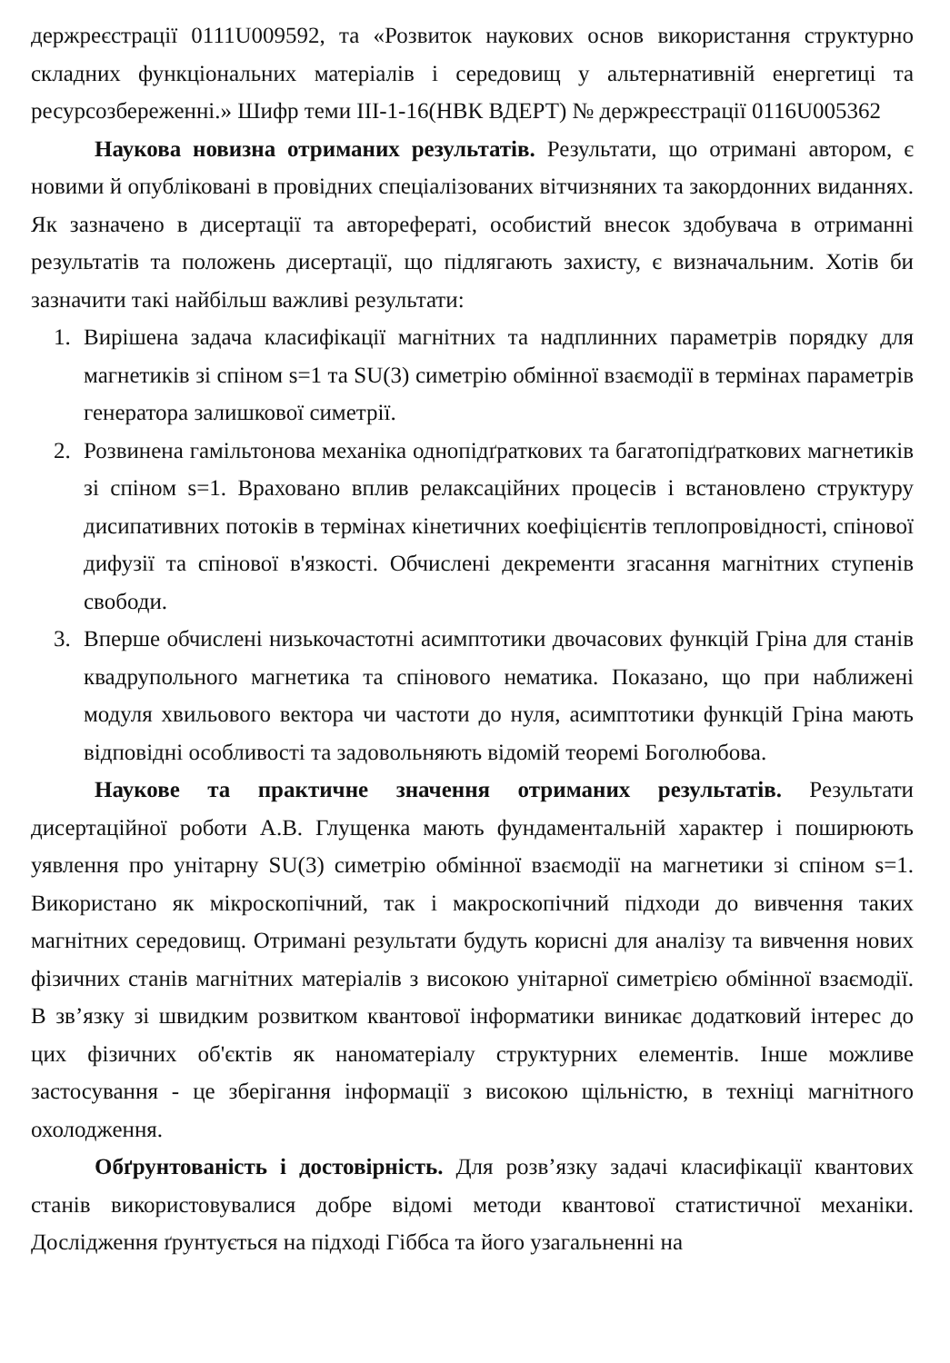держреєстрації 0111U009592, та «Розвиток наукових основ використання структурно складних функціональних матеріалів і середовищ у альтернативній енергетиці та ресурсозбереженні.» Шифр теми III-1-16(НВК ВДЕРТ) № держреєстрації 0116U005362
Наукова новизна отриманих результатів. Результати, що отримані автором, є новими й опубліковані в провідних спеціалізованих вітчизняних та закордонних виданнях. Як зазначено в дисертації та авторефераті, особистий внесок здобувача в отриманні результатів та положень дисертації, що підлягають захисту, є визначальним. Хотів би зазначити такі найбільш важливі результати:
1. Вирішена задача класифікації магнітних та надплинних параметрів порядку для магнетиків зі спіном s=1 та SU(3) симетрію обмінної взаємодії в термінах параметрів генератора залишкової симетрії.
2. Розвинена гамільтонова механіка однопідґраткових та багатопідґраткових магнетиків зі спіном s=1. Враховано вплив релаксаційних процесів і встановлено структуру дисипативних потоків в термінах кінетичних коефіцієнтів теплопровідності, спінової дифузії та спінової в'язкості. Обчислені декременти згасання магнітних ступенів свободи.
3. Вперше обчислені низькочастотні асимптотики двочасових функцій Гріна для станів квадрупольного магнетика та спінового нематика. Показано, що при наближені модуля хвильового вектора чи частоти до нуля, асимптотики функцій Гріна мають відповідні особливості та задовольняють відомій теоремі Боголюбова.
Наукове та практичне значення отриманих результатів. Результати дисертаційної роботи А.В. Глущенка мають фундаментальній характер і поширюють уявлення про унітарну SU(3) симетрію обмінної взаємодії на магнетики зі спіном s=1. Використано як мікроскопічний, так і макроскопічний підходи до вивчення таких магнітних середовищ. Отримані результати будуть корисні для аналізу та вивчення нових фізичних станів магнітних матеріалів з високою унітарної симетрією обмінної взаємодії. В зв’язку зі швидким розвитком квантової інформатики виникає додатковий інтерес до цих фізичних об'єктів як наноматеріалу структурних елементів. Інше можливе застосування - це зберігання інформації з високою щільністю, в техніці магнітного охолодження.
Обґрунтованість і достовірність. Для розв’язку задачі класифікації квантових станів використовувалися добре відомі методи квантової статистичної механіки. Дослідження ґрунтується на підході Гіббса та його узагальненні на